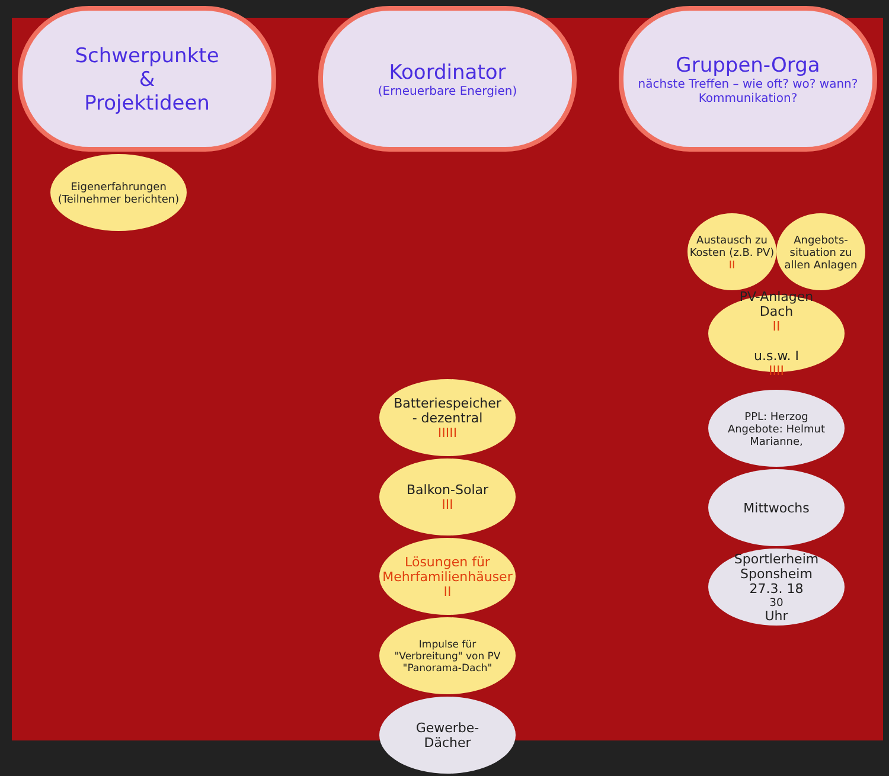Schwerpunkte
&
Projektideen
Koordinator
(Erneuerbare Energien)
Gruppen-Orga
nächste Treffen – wie oft? wo? wann?
Kommunikation?
Eigenerfahrungen
(Teilnehmer berichten)
Batteriespeicher
- dezentral
IIIII
Balkon-Solar
III
Lösungen für
Mehrfamilienhäuser
II
Impulse für
"Verbreitung" von PV
"Panorama-Dach"
Gewerbe-
Dächer
Austausch zu Kosten (z.B. PV)
II
Angebots-situation zu allen Anlagen
PV-Anlagen
Dach
II
u.s.w. I
IIII
PPL: Herzog
Angebote: Helmut Marianne,
Mittwochs
Sportlerheim
Sponsheim
27.3. 18<sup>30</sup> Uhr